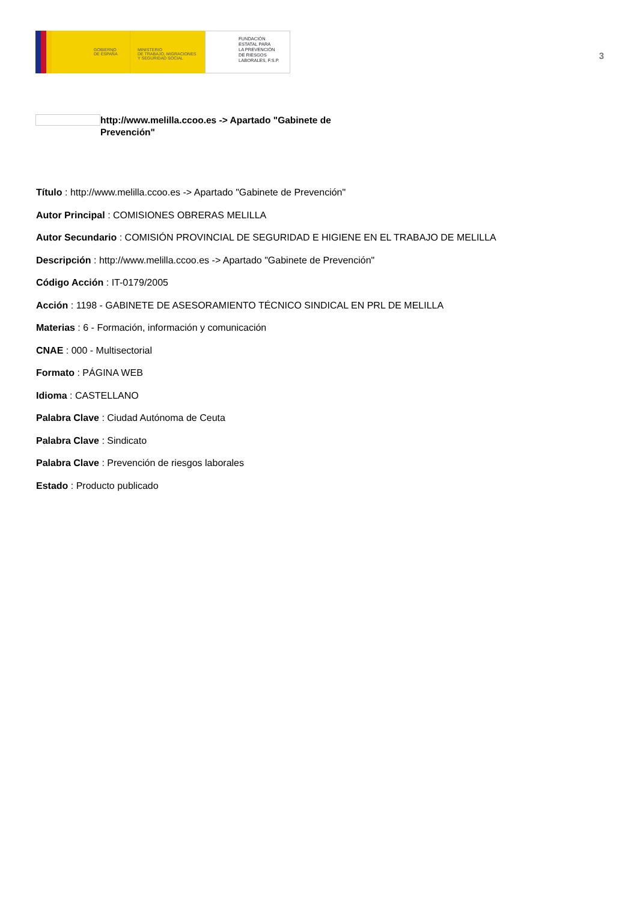GOBIERNO
DE ESPAÑA
MINISTERIO
DE TRABAJO, MIGRACIONES
Y SEGURIDAD SOCIAL
FUNDACIÓN
ESTATAL PARA
LA PREVENCIÓN
DE RIESGOS
LABORALES, F.S.P.
3
http://www.melilla.ccoo.es -> Apartado "Gabinete de Prevención"
Título : http://www.melilla.ccoo.es -> Apartado "Gabinete de Prevención"
Autor Principal : COMISIONES OBRERAS MELILLA
Autor Secundario : COMISIÓN PROVINCIAL DE SEGURIDAD E HIGIENE EN EL TRABAJO DE MELILLA
Descripción : http://www.melilla.ccoo.es -> Apartado "Gabinete de Prevención"
Código Acción : IT-0179/2005
Acción : 1198 - GABINETE DE ASESORAMIENTO TÉCNICO SINDICAL EN PRL DE MELILLA
Materias : 6 - Formación, información y comunicación
CNAE : 000 - Multisectorial
Formato : PÁGINA WEB
Idioma : CASTELLANO
Palabra Clave : Ciudad Autónoma de Ceuta
Palabra Clave : Sindicato
Palabra Clave : Prevención de riesgos laborales
Estado : Producto publicado